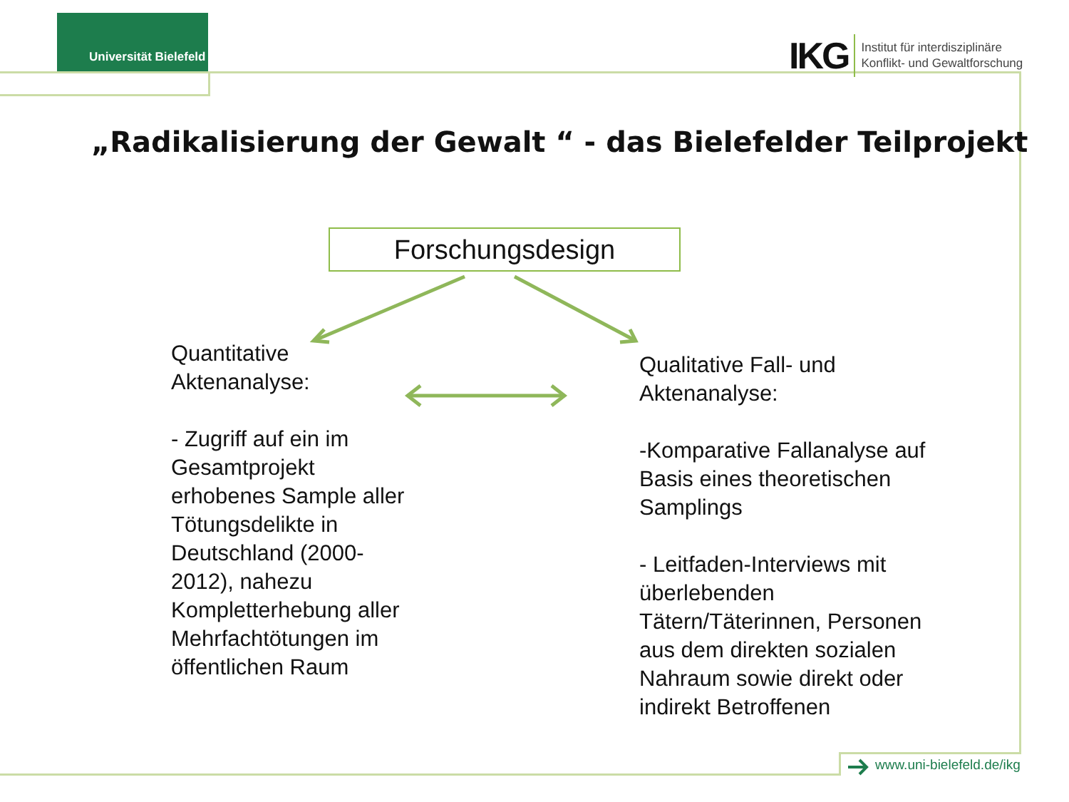Universität Bielefeld
IKG Institut für interdisziplinäre
Konflikt- und Gewaltforschung
„Radikalisierung der Gewalt “ - das Bielefelder Teilprojekt
Forschungsdesign
Quantitative
Aktenanalyse:
- Zugriff auf ein im Gesamtprojekt erhobenes Sample aller Tötungsdelikte in Deutschland (2000-2012), nahezu Kompletterhebung aller Mehrfachtötungen im öffentlichen Raum
Qualitative Fall- und Aktenanalyse:
-Komparative Fallanalyse auf Basis eines theoretischen Samplings
- Leitfaden-Interviews mit überlebenden Tätern/Täterinnen, Personen aus dem direkten sozialen Nahraum sowie direkt oder indirekt Betroffenen
www.uni-bielefeld.de/ikg